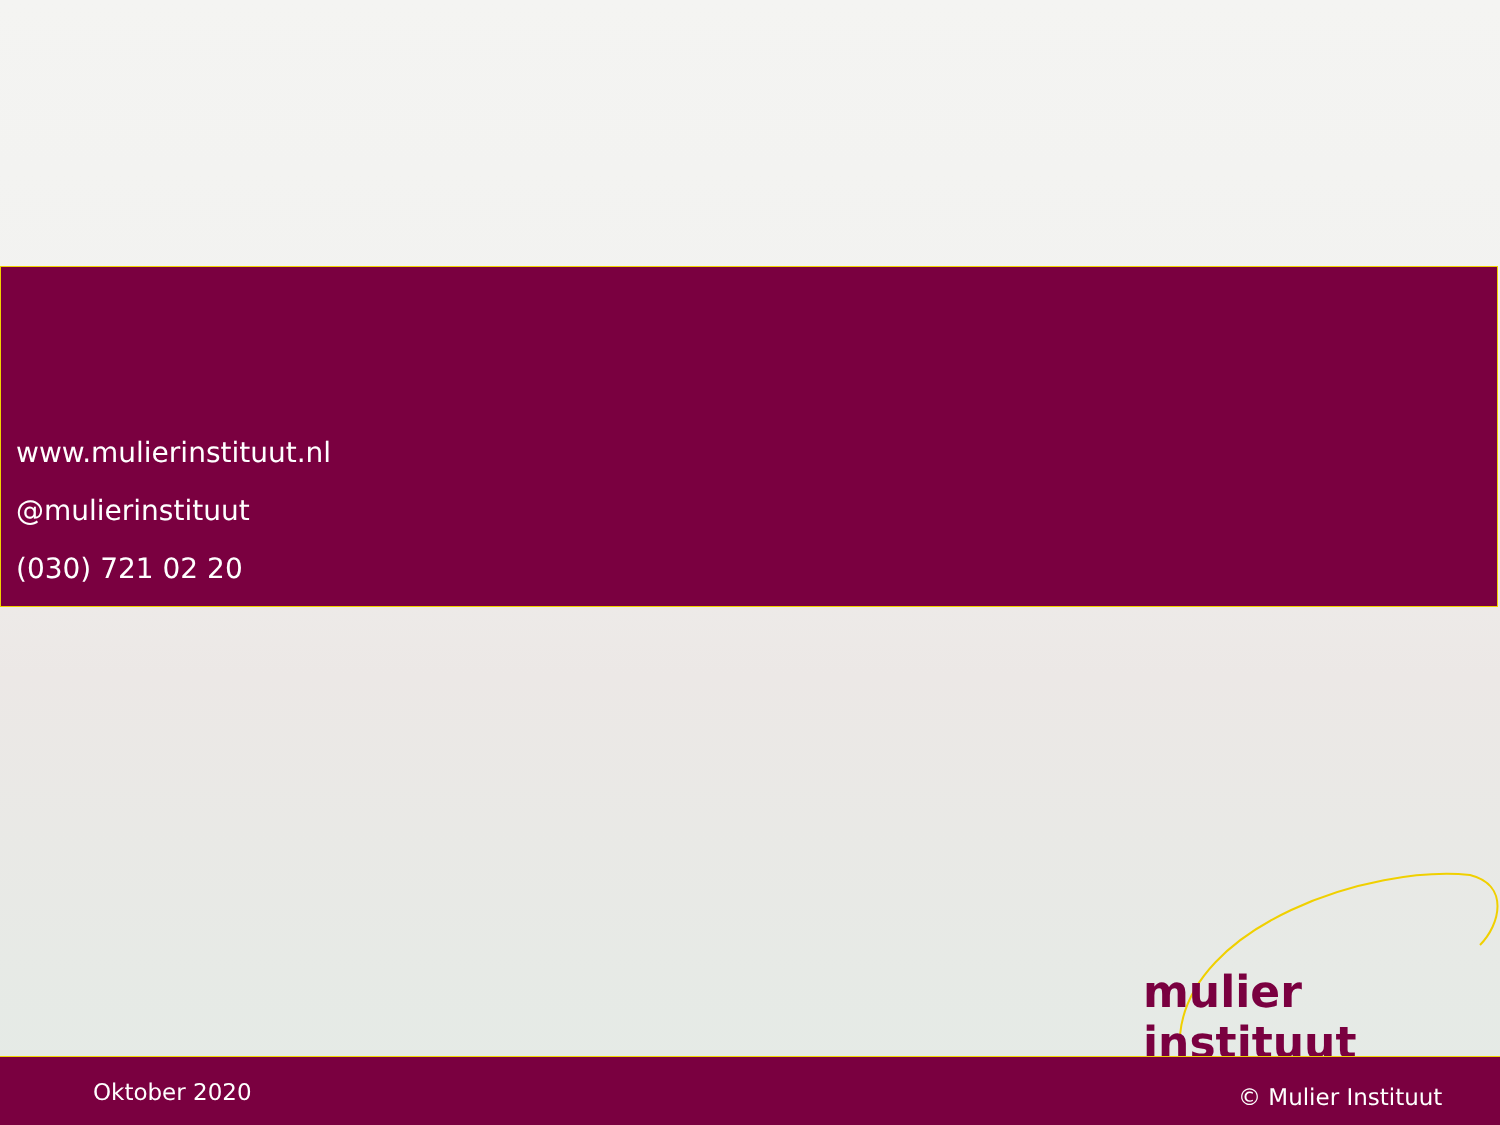www.mulierinstituut.nl
@mulierinstituut
(030) 721 02 20
mulier instituut
Oktober 2020 © Mulier Instituut